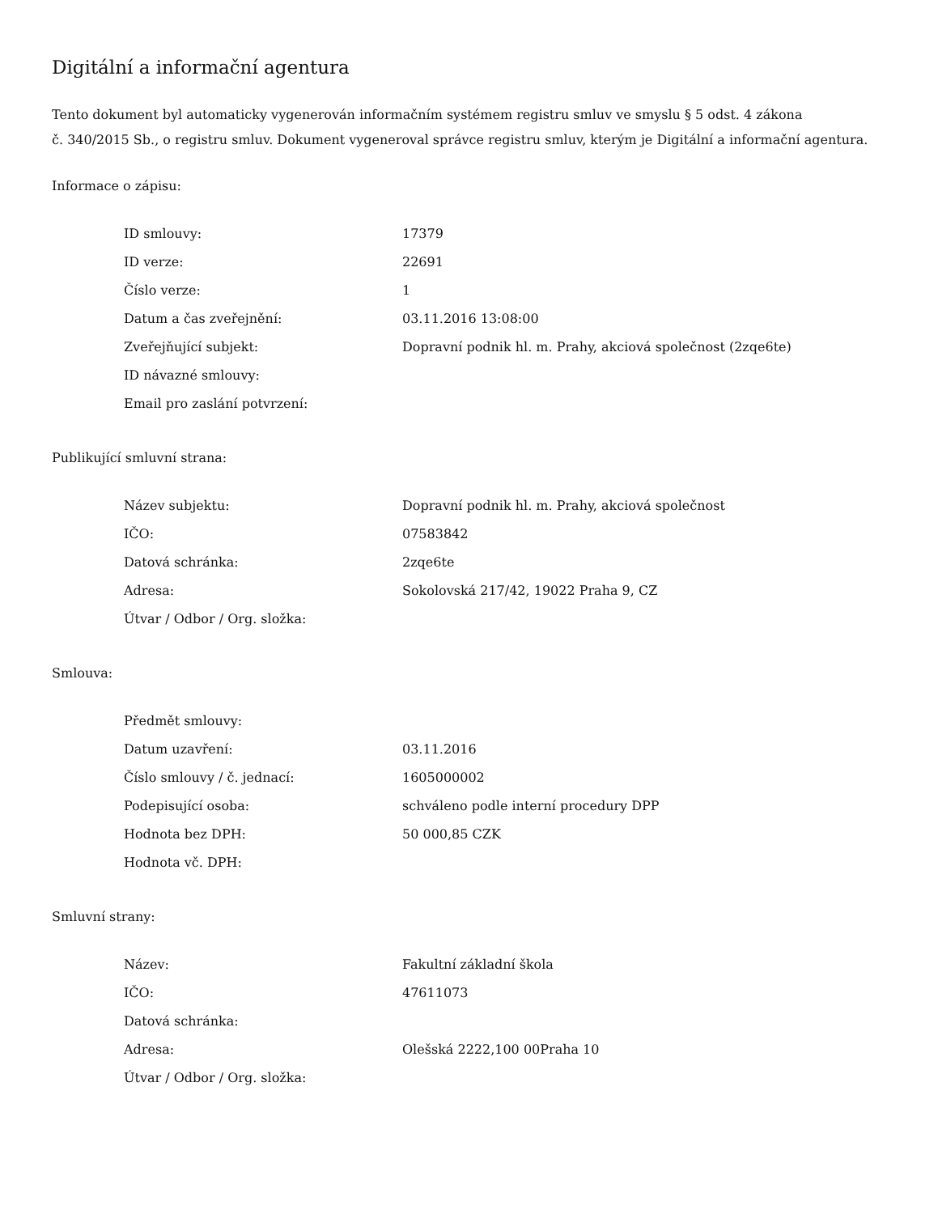Digitální a informační agentura
Tento dokument byl automaticky vygenerován informačním systémem registru smluv ve smyslu § 5 odst. 4 zákona
č. 340/2015 Sb., o registru smluv. Dokument vygeneroval správce registru smluv, kterým je Digitální a informační agentura.
Informace o zápisu:
| ID smlouvy: | 17379 |
| ID verze: | 22691 |
| Číslo verze: | 1 |
| Datum a čas zveřejnění: | 03.11.2016 13:08:00 |
| Zveřejňující subjekt: | Dopravní podnik hl. m. Prahy, akciová společnost (2zqe6te) |
| ID návazné smlouvy: | |
| Email pro zaslání potvrzení: | |
Publikující smluvní strana:
| Název subjektu: | Dopravní podnik hl. m. Prahy, akciová společnost |
| IČO: | 07583842 |
| Datová schránka: | 2zqe6te |
| Adresa: | Sokolovská 217/42, 19022 Praha 9, CZ |
| Útvar / Odbor / Org. složka: | |
Smlouva:
| Předmět smlouvy: | |
| Datum uzavření: | 03.11.2016 |
| Číslo smlouvy / č. jednací: | 1605000002 |
| Podepisující osoba: | schváleno podle interní procedury DPP |
| Hodnota bez DPH: | 50 000,85 CZK |
| Hodnota vč. DPH: | |
Smluvní strany:
| Název: | Fakultní základní škola |
| IČO: | 47611073 |
| Datová schránka: | |
| Adresa: | Olešská 2222,100 00Praha 10 |
| Útvar / Odbor / Org. složka: | |